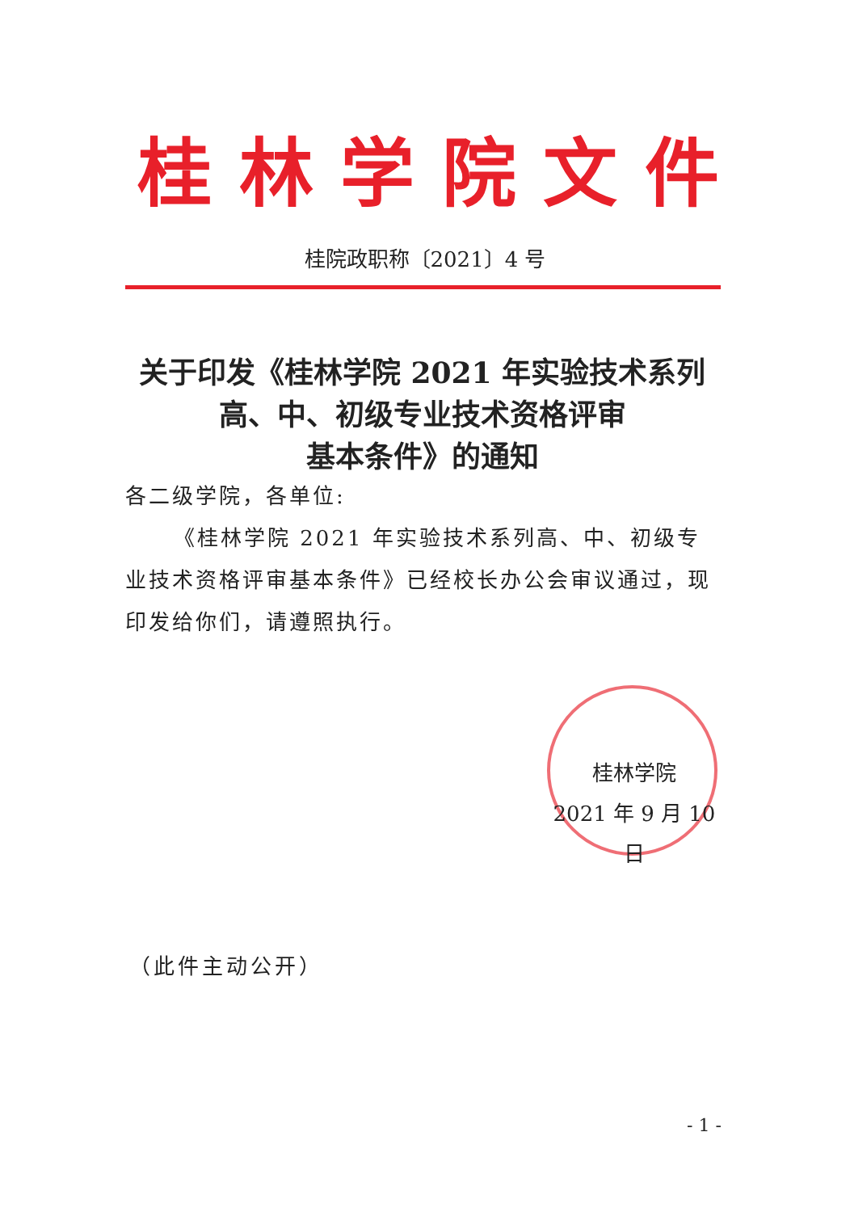桂 林 学 院 文 件
桂院政职称〔2021〕4 号
关于印发《桂林学院 2021 年实验技术系列
高、中、初级专业技术资格评审
基本条件》的通知
各二级学院，各单位:
《桂林学院 2021 年实验技术系列高、中、初级专业技术资格评审基本条件》已经校长办公会审议通过，现印发给你们，请遵照执行。
桂林学院
2021 年 9 月 10 日
（此件主动公开）
- 1 -